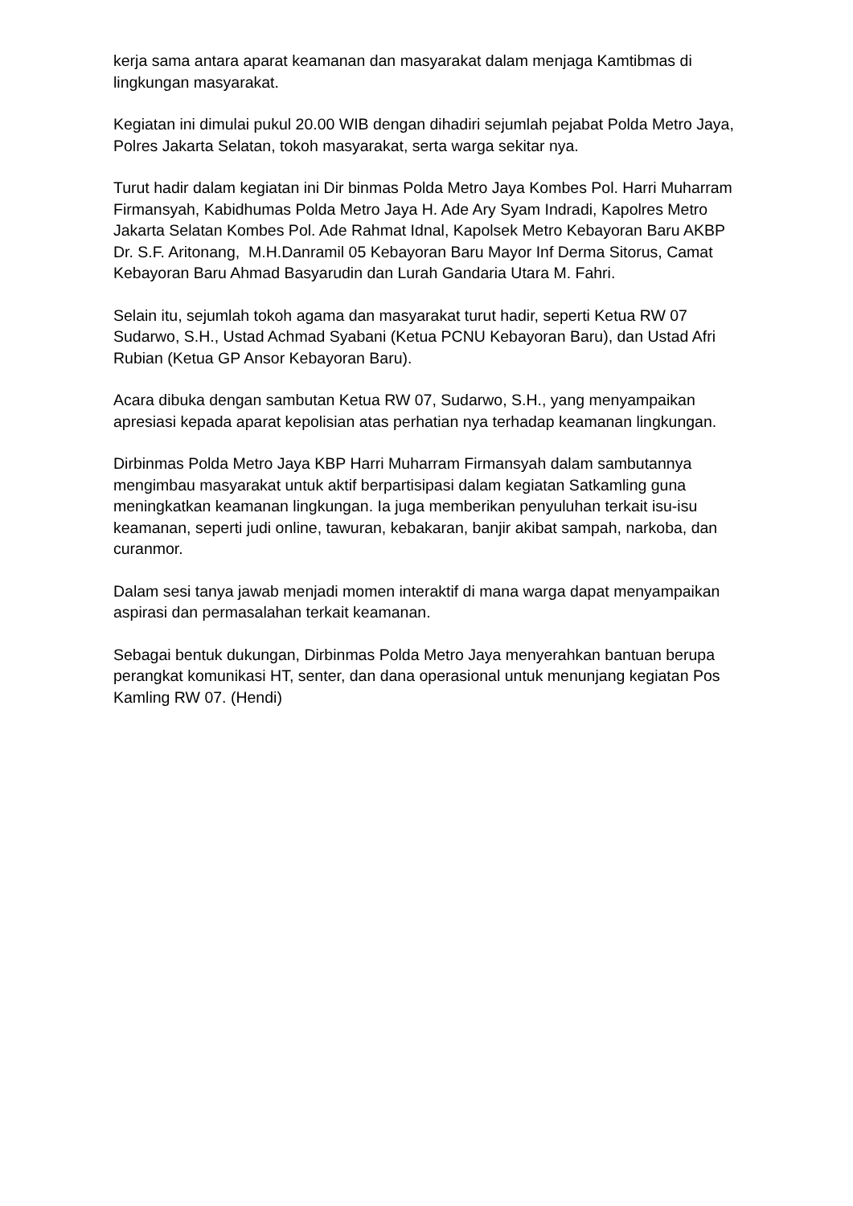kerja sama antara aparat keamanan dan masyarakat dalam menjaga Kamtibmas di lingkungan masyarakat.
Kegiatan ini dimulai pukul 20.00 WIB dengan dihadiri sejumlah pejabat Polda Metro Jaya, Polres Jakarta Selatan, tokoh masyarakat, serta warga sekitar nya.
Turut hadir dalam kegiatan ini Dir binmas Polda Metro Jaya Kombes Pol. Harri Muharram Firmansyah, Kabidhumas Polda Metro Jaya H. Ade Ary Syam Indradi, Kapolres Metro Jakarta Selatan Kombes Pol. Ade Rahmat Idnal, Kapolsek Metro Kebayoran Baru AKBP Dr. S.F. Aritonang, M.H.Danramil 05 Kebayoran Baru Mayor Inf Derma Sitorus, Camat Kebayoran Baru Ahmad Basyarudin dan Lurah Gandaria Utara M. Fahri.
Selain itu, sejumlah tokoh agama dan masyarakat turut hadir, seperti Ketua RW 07 Sudarwo, S.H., Ustad Achmad Syabani (Ketua PCNU Kebayoran Baru), dan Ustad Afri Rubian (Ketua GP Ansor Kebayoran Baru).
Acara dibuka dengan sambutan Ketua RW 07, Sudarwo, S.H., yang menyampaikan apresiasi kepada aparat kepolisian atas perhatian nya terhadap keamanan lingkungan.
Dirbinmas Polda Metro Jaya KBP Harri Muharram Firmansyah dalam sambutannya mengimbau masyarakat untuk aktif berpartisipasi dalam kegiatan Satkamling guna meningkatkan keamanan lingkungan. Ia juga memberikan penyuluhan terkait isu-isu keamanan, seperti judi online, tawuran, kebakaran, banjir akibat sampah, narkoba, dan curanmor.
Dalam sesi tanya jawab menjadi momen interaktif di mana warga dapat menyampaikan aspirasi dan permasalahan terkait keamanan.
Sebagai bentuk dukungan, Dirbinmas Polda Metro Jaya menyerahkan bantuan berupa perangkat komunikasi HT, senter, dan dana operasional untuk menunjang kegiatan Pos Kamling RW 07. (Hendi)